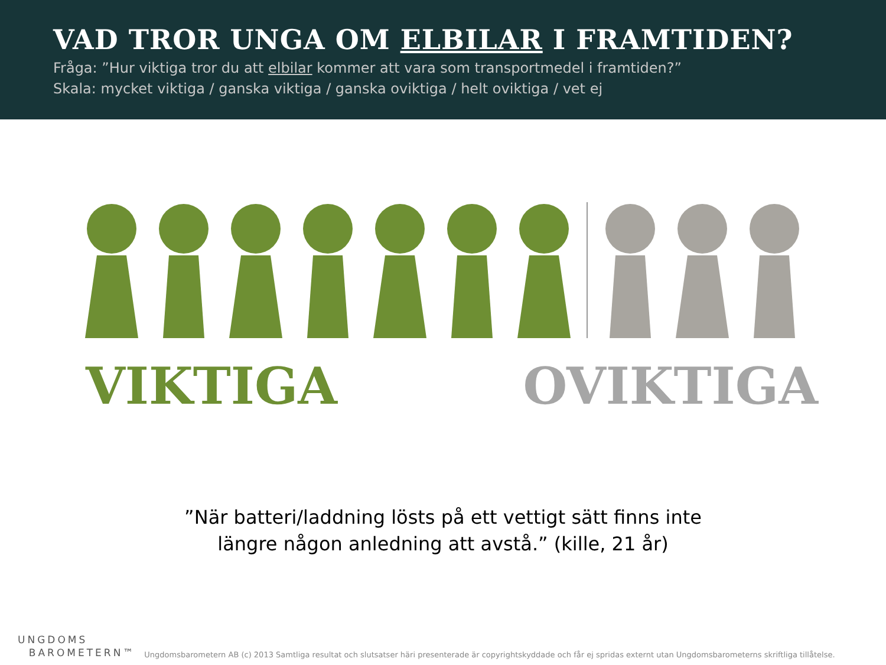VAD TROR UNGA OM ELBILAR I FRAMTIDEN?
Fråga: ”Hur viktiga tror du att elbilar kommer att vara som transportmedel i framtiden?”
Skala: mycket viktiga / ganska viktiga / ganska oviktiga / helt oviktiga / vet ej
VIKTIGA OVIKTIGA
”När batteri/laddning lösts på ett vettigt sätt finns inte
längre någon anledning att avstå.” (kille, 21 år)
UNGDOMS
BAROMETERN™
Ungdomsbarometern AB (c) 2013 Samtliga resultat och slutsatser häri presenterade är copyrightskyddade och får ej spridas externt utan Ungdomsbarometerns skriftliga tillåtelse.